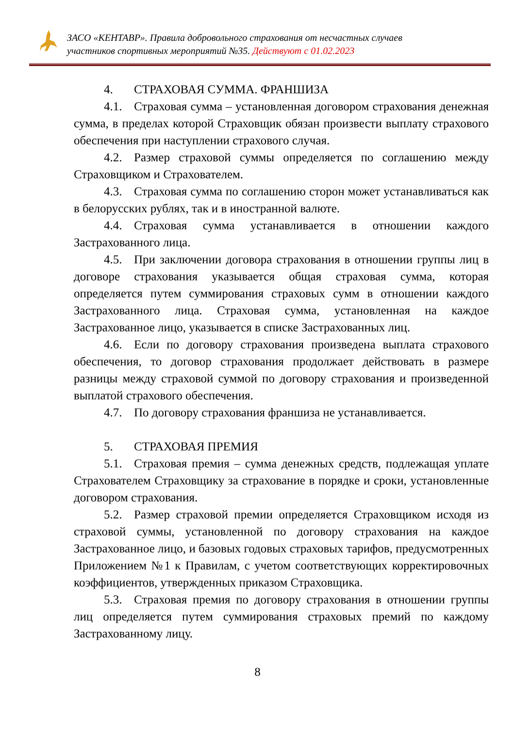ЗАСО «КЕНТАВР». Правила добровольного страхования от несчастных случаев
участников спортивных мероприятий №35. Действуют с 01.02.2023
4. СТРАХОВАЯ СУММА. ФРАНШИЗА
4.1. Страховая сумма – установленная договором страхования денежная сумма, в пределах которой Страховщик обязан произвести выплату страхового обеспечения при наступлении страхового случая.
4.2. Размер страховой суммы определяется по соглашению между Страховщиком и Страхователем.
4.3. Страховая сумма по соглашению сторон может устанавливаться как в белорусских рублях, так и в иностранной валюте.
4.4. Страховая сумма устанавливается в отношении каждого Застрахованного лица.
4.5. При заключении договора страхования в отношении группы лиц в договоре страхования указывается общая страховая сумма, которая определяется путем суммирования страховых сумм в отношении каждого Застрахованного лица. Страховая сумма, установленная на каждое Застрахованное лицо, указывается в списке Застрахованных лиц.
4.6. Если по договору страхования произведена выплата страхового обеспечения, то договор страхования продолжает действовать в размере разницы между страховой суммой по договору страхования и произведенной выплатой страхового обеспечения.
4.7. По договору страхования франшиза не устанавливается.
5. СТРАХОВАЯ ПРЕМИЯ
5.1. Страховая премия – сумма денежных средств, подлежащая уплате Страхователем Страховщику за страхование в порядке и сроки, установленные договором страхования.
5.2. Размер страховой премии определяется Страховщиком исходя из страховой суммы, установленной по договору страхования на каждое Застрахованное лицо, и базовых годовых страховых тарифов, предусмотренных Приложением №1 к Правилам, с учетом соответствующих корректировочных коэффициентов, утвержденных приказом Страховщика.
5.3. Страховая премия по договору страхования в отношении группы лиц определяется путем суммирования страховых премий по каждому Застрахованному лицу.
8